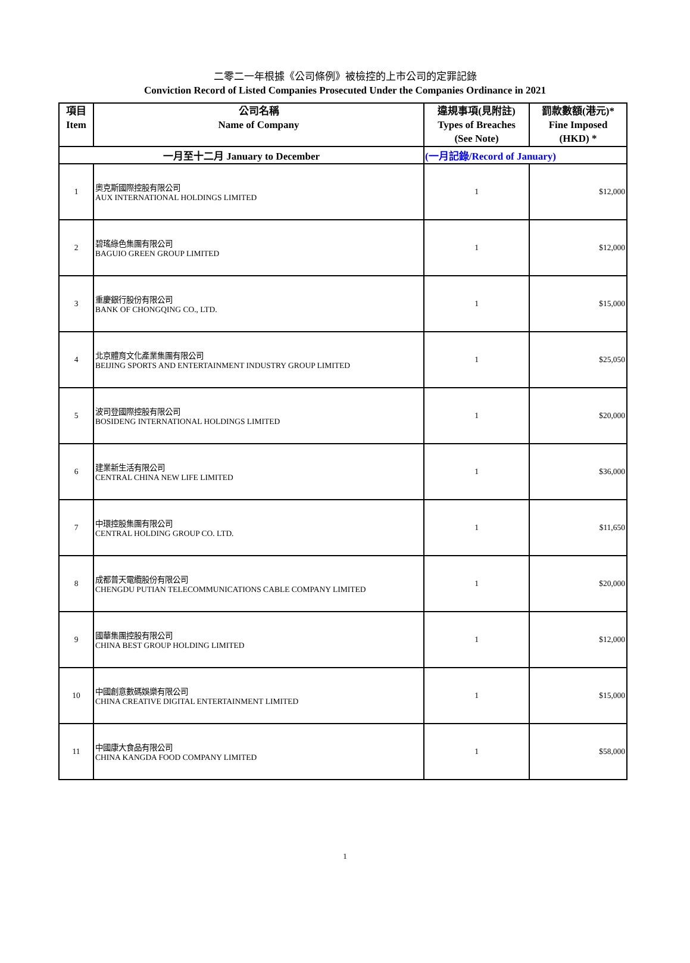二零二一年根據《公司條例》被檢控的上市公司的定罪記錄
Conviction Record of Listed Companies Prosecuted Under the Companies Ordinance in 2021
| 項目 Item | 公司名稱 Name of Company | 違規事項(見附註) Types of Breaches (See Note) | 罰款數額(港元)* Fine Imposed (HKD) * |
| --- | --- | --- | --- |
| 一月至十二月 January to December | | (一月記錄/Record of January) | |
| 1 | 奧克斯國際控股有限公司 AUX INTERNATIONAL HOLDINGS LIMITED | 1 | $12,000 |
| 2 | 碧瑤綠色集團有限公司 BAGUIO GREEN GROUP LIMITED | 1 | $12,000 |
| 3 | 重慶銀行股份有限公司 BANK OF CHONGQING CO., LTD. | 1 | $15,000 |
| 4 | 北京體育文化產業集團有限公司 BEIJING SPORTS AND ENTERTAINMENT INDUSTRY GROUP LIMITED | 1 | $25,050 |
| 5 | 波司登國際控股有限公司 BOSIDENG INTERNATIONAL HOLDINGS LIMITED | 1 | $20,000 |
| 6 | 建業新生活有限公司 CENTRAL CHINA NEW LIFE LIMITED | 1 | $36,000 |
| 7 | 中環控股集團有限公司 CENTRAL HOLDING GROUP CO. LTD. | 1 | $11,650 |
| 8 | 成都普天電纜股份有限公司 CHENGDU PUTIAN TELECOMMUNICATIONS CABLE COMPANY LIMITED | 1 | $20,000 |
| 9 | 國華集團控股有限公司 CHINA BEST GROUP HOLDING LIMITED | 1 | $12,000 |
| 10 | 中國創意數碼娛樂有限公司 CHINA CREATIVE DIGITAL ENTERTAINMENT LIMITED | 1 | $15,000 |
| 11 | 中國康大食品有限公司 CHINA KANGDA FOOD COMPANY LIMITED | 1 | $58,000 |
1